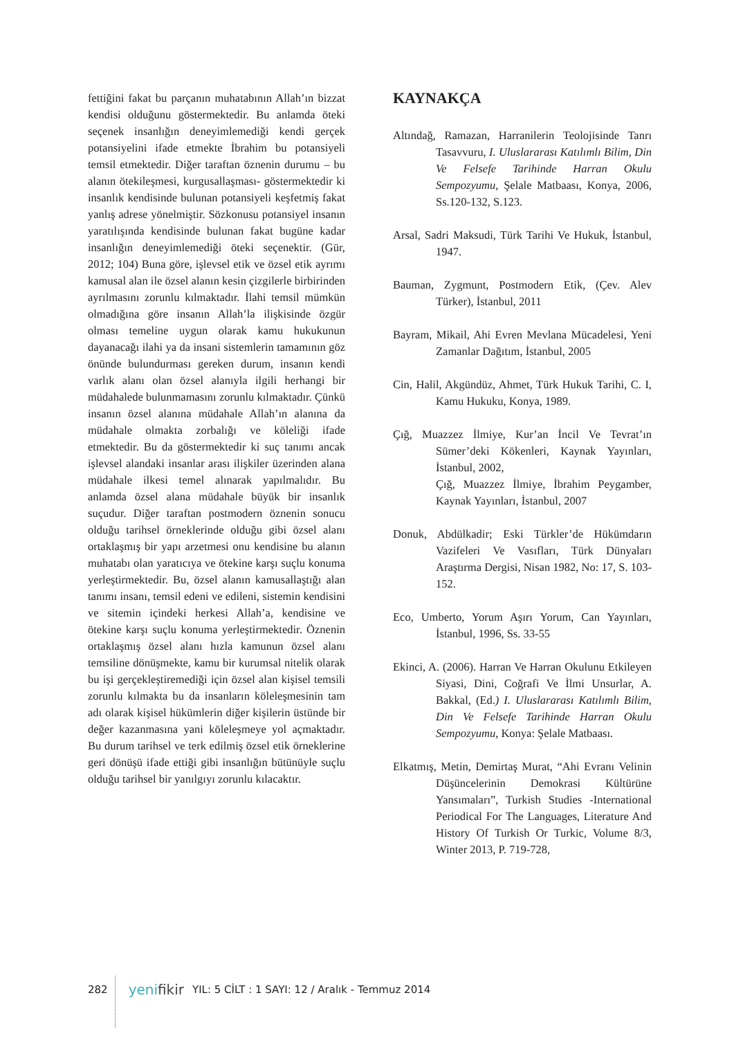fettiğini fakat bu parçanın muhatabının Allah’ın bizzat kendisi olduğunu göstermektedir. Bu anlamda öteki seçenek insanlığın deneyimlemediği kendi gerçek potansiyelini ifade etmekte İbrahim bu potansiyeli temsil etmektedir. Diğer taraftan öznenin durumu – bu alanın ötekileşmesi, kurgusallaşması- göstermektedir ki insanlık kendisinde bulunan potansiyeli keşfetmiş fakat yanlış adrese yönelmiştir. Sözkonusu potansiyel insanın yaratılışında kendisinde bulunan fakat bugüne kadar insanlığın deneyimlemediği öteki seçenektir. (Gür, 2012; 104) Buna göre, işlevsel etik ve özsel etik ayrımı kamusal alan ile özsel alanın kesin çizgilerle birbirinden ayrılmasını zorunlu kılmaktadır. İlahi temsil mümkün olmadığına göre insanın Allah’la ilişkisinde özgür olması temeline uygun olarak kamu hukukunun dayanacağı ilahi ya da insani sistemlerin tamamının göz önünde bulundurması gereken durum, insanın kendi varlık alanı olan özsel alanıyla ilgili herhangi bir müdahalede bulunmamasını zorunlu kılmaktadır. Çünkü insanın özsel alanına müdahale Allah’ın alanına da müdahale olmakta zorbalığı ve köleliği ifade etmektedir. Bu da göstermektedir ki suç tanımı ancak işlevsel alandaki insanlar arası ilişkiler üzerinden alana müdahale ilkesi temel alınarak yapılmalıdır. Bu anlamda özsel alana müdahale büyük bir insanlık suçudur. Diğer taraftan postmodern öznenin sonucu olduğu tarihsel örneklerinde olduğu gibi özsel alanı ortaklaşmış bir yapı arzetmesi onu kendisine bu alanın muhatabı olan yaratıcıya ve ötekine karşı suçlu konuma yerleştirmektedir. Bu, özsel alanın kamusallaştığı alan tanımı insanı, temsil edeni ve edileni, sistemin kendisini ve sitemin içindeki herkesi Allah’a, kendisine ve ötekine karşı suçlu konuma yerleştirmektedir. Öznenin ortaklaşmış özsel alanı hızla kamunun özsel alanı temsiline dönüşmekte, kamu bir kurumsal nitelik olarak bu işi gerçekleştiremediği için özsel alan kişisel temsili zorunlu kılmakta bu da insanların köleleşmesinin tam adı olarak kişisel hükümlerin diğer kişilerin üstünde bir değer kazanmasına yani köleleşmeye yol açmaktadır. Bu durum tarihsel ve terk edilmiş özsel etik örneklerine geri dönüşü ifade ettiği gibi insanlığın bütünüyle suçlu olduğu tarihsel bir yanılgıyı zorunlu kılacaktır.
KAYNAKÇA
Altındağ, Ramazan, Harranilerin Teolojisinde Tanrı Tasavvuru, I. Uluslararası Katılımlı Bilim, Din Ve Felsefe Tarihinde Harran Okulu Sempozyumu, Şelale Matbaası, Konya, 2006, Ss.120-132, S.123.
Arsal, Sadri Maksudi, Türk Tarihi Ve Hukuk, İstanbul, 1947.
Bauman, Zygmunt, Postmodern Etik, (Çev. Alev Türker), İstanbul, 2011
Bayram, Mikail, Ahi Evren Mevlana Mücadelesi, Yeni Zamanlar Dağıtım, İstanbul, 2005
Cin, Halil, Akgündüz, Ahmet, Türk Hukuk Tarihi, C. I, Kamu Hukuku, Konya, 1989.
Çığ, Muazzez İlmiye, Kur’an İncil Ve Tevrat’ın Sümer’deki Kökenleri, Kaynak Yayınları, İstanbul, 2002,
Çığ, Muazzez İlmiye, İbrahim Peygamber, Kaynak Yayınları, İstanbul, 2007
Donuk, Abdülkadir; Eski Türkler’de Hükümdarın Vazifeleri Ve Vasıfları, Türk Dünyaları Araştırma Dergisi, Nisan 1982, No: 17, S. 103-152.
Eco, Umberto, Yorum Aşırı Yorum, Can Yayınları, İstanbul, 1996, Ss. 33-55
Ekinci, A. (2006). Harran Ve Harran Okulunu Etkileyen Siyasi, Dini, Coğrafi Ve İlmi Unsurlar, A. Bakkal, (Ed.) I. Uluslararası Katılımlı Bilim, Din Ve Felsefe Tarihinde Harran Okulu Sempozyumu, Konya: Şelale Matbaası.
Elkatmış, Metin, Demirtaş Murat, “Ahi Evranı Velinin Düşüncelerinin Demokrasi Kültürüne Yansımaları”, Turkish Studies -International Periodical For The Languages, Literature And History Of Turkish Or Turkic, Volume 8/3, Winter 2013, P. 719-728,
282 yenifikir YIL: 5 CİLT : 1 SAYI: 12 / Aralık - Temmuz 2014